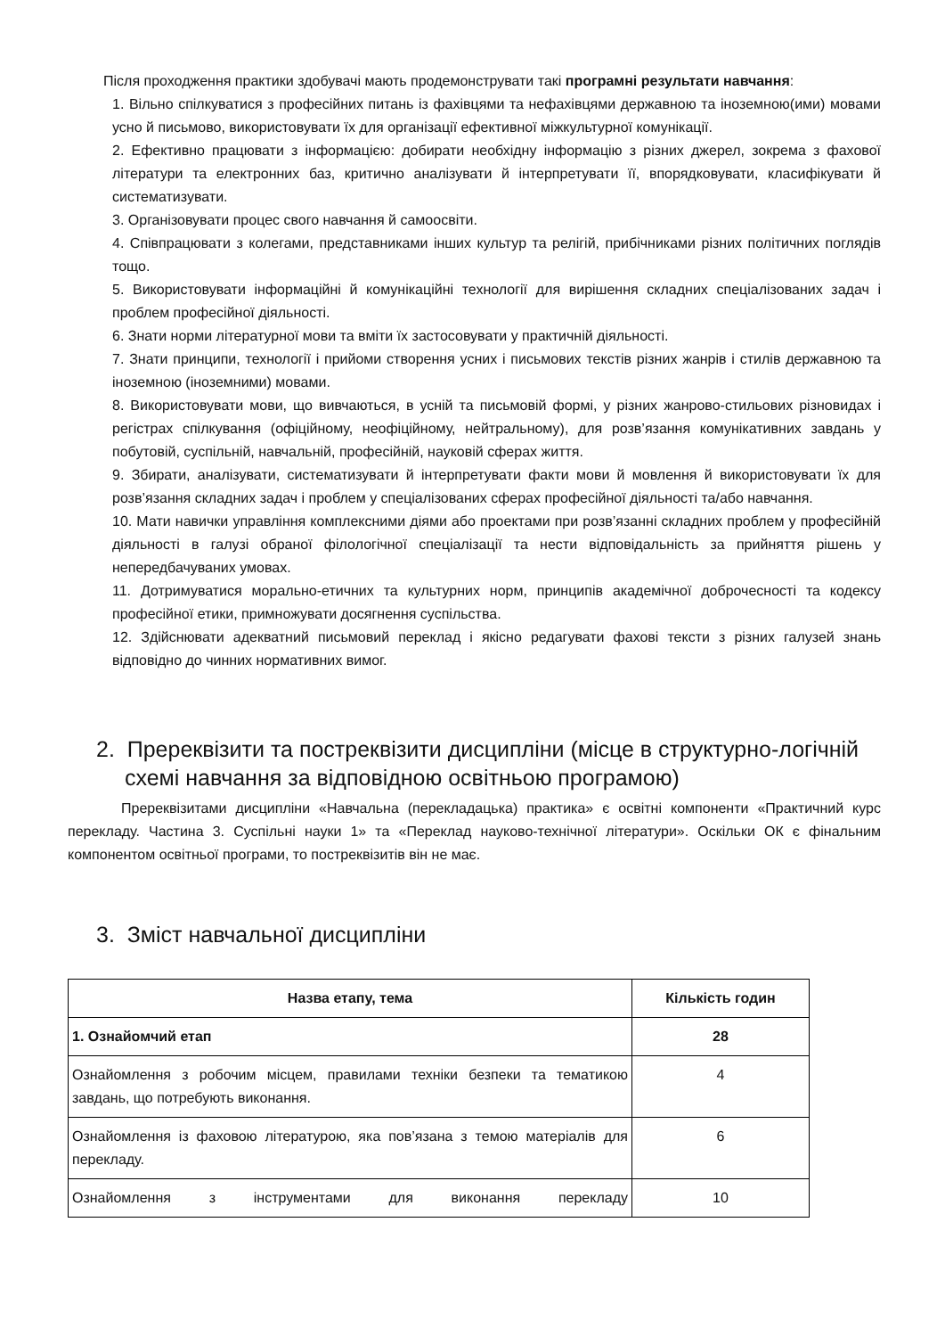Після проходження практики здобувачі мають продемонструвати такі програмні результати навчання:
1. Вільно спілкуватися з професійних питань із фахівцями та нефахівцями державною та іноземною(ими) мовами усно й письмово, використовувати їх для організації ефективної міжкультурної комунікації.
2. Ефективно працювати з інформацією: добирати необхідну інформацію з різних джерел, зокрема з фахової літератури та електронних баз, критично аналізувати й інтерпретувати її, впорядковувати, класифікувати й систематизувати.
3. Організовувати процес свого навчання й самоосвіти.
4. Співпрацювати з колегами, представниками інших культур та релігій, прибічниками різних політичних поглядів тощо.
5. Використовувати інформаційні й комунікаційні технології для вирішення складних спеціалізованих задач і проблем професійної діяльності.
6. Знати норми літературної мови та вміти їх застосовувати у практичній діяльності.
7. Знати принципи, технології і прийоми створення усних і письмових текстів різних жанрів і стилів державною та іноземною (іноземними) мовами.
8. Використовувати мови, що вивчаються, в усній та письмовій формі, у різних жанрово-стильових різновидах і регістрах спілкування (офіційному, неофіційному, нейтральному), для розв’язання комунікативних завдань у побутовій, суспільній, навчальній, професійній, науковій сферах життя.
9. Збирати, аналізувати, систематизувати й інтерпретувати факти мови й мовлення й використовувати їх для розв’язання складних задач і проблем у спеціалізованих сферах професійної діяльності та/або навчання.
10. Мати навички управління комплексними діями або проектами при розв’язанні складних проблем у професійній діяльності в галузі обраної філологічної спеціалізації та нести відповідальність за прийняття рішень у непередбачуваних умовах.
11. Дотримуватися морально-етичних та культурних норм, принципів академічної доброчесності та кодексу професійної етики, примножувати досягнення суспільства.
12. Здійснювати адекватний письмовий переклад і якісно редагувати фахові тексти з різних галузей знань відповідно до чинних нормативних вимог.
2. Пререквізити та постреквізити дисципліни (місце в структурно-логічній схемі навчання за відповідною освітньою програмою)
Пререквізитами дисципліни «Навчальна (перекладацька) практика» є освітні компоненти «Практичний курс перекладу. Частина 3. Суспільні науки 1» та «Переклад науково-технічної літератури». Оскільки ОК є фінальним компонентом освітньої програми, то постреквізитів він не має.
3. Зміст навчальної дисципліни
| Назва етапу, тема | Кількість годин |
| --- | --- |
| 1. Ознайомчий етап | 28 |
| Ознайомлення з робочим місцем, правилами техніки безпеки та тематикою завдань, що потребують виконання. | 4 |
| Ознайомлення із фаховою літературою, яка пов’язана з темою матеріалів для перекладу. | 6 |
| Ознайомлення з інструментами для виконання перекладу | 10 |